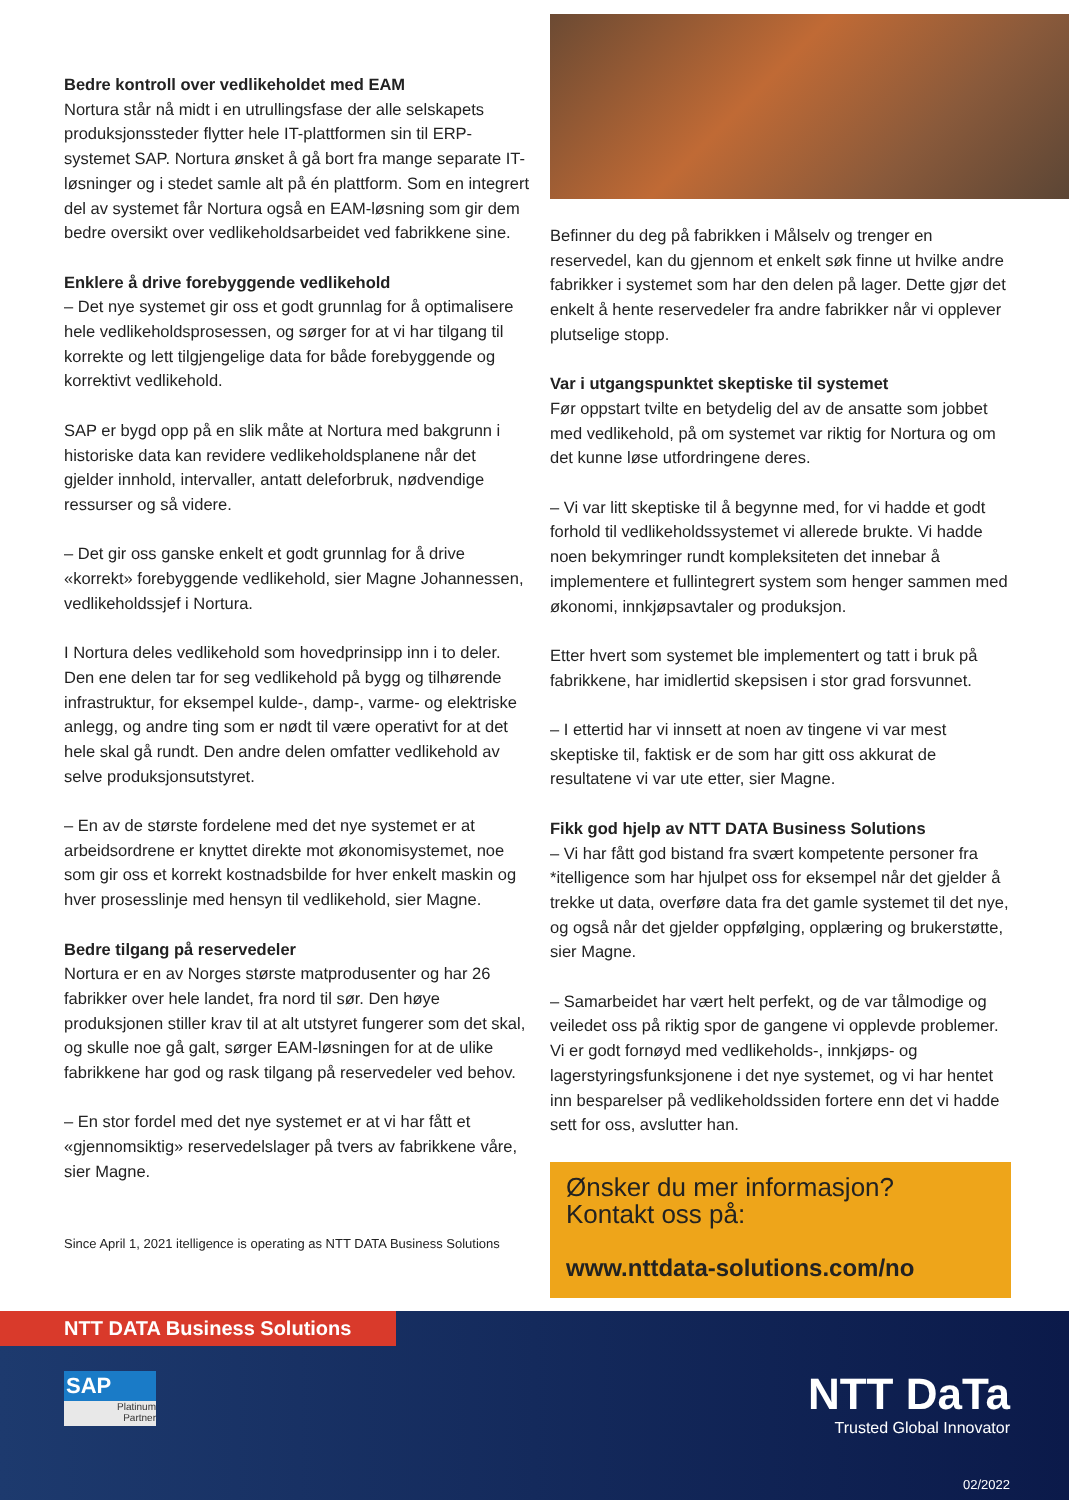Bedre kontroll over vedlikeholdet med EAM
Nortura står nå midt i en utrullingsfase der alle selskapets produksjonssteder flytter hele IT-plattformen sin til ERP-systemet SAP. Nortura ønsket å gå bort fra mange separate IT-løsninger og i stedet samle alt på én plattform. Som en integrert del av systemet får Nortura også en EAM-løsning som gir dem bedre oversikt over vedlikeholdsarbeidet ved fabrikkene sine.
Enklere å drive forebyggende vedlikehold
– Det nye systemet gir oss et godt grunnlag for å optimalisere hele vedlikeholdsprosessen, og sørger for at vi har tilgang til korrekte og lett tilgjengelige data for både forebyggende og korrektivt vedlikehold.
SAP er bygd opp på en slik måte at Nortura med bakgrunn i historiske data kan revidere vedlikeholdsplanene når det gjelder innhold, intervaller, antatt deleforbruk, nødvendige ressurser og så videre.
– Det gir oss ganske enkelt et godt grunnlag for å drive «korrekt» forebyggende vedlikehold, sier Magne Johannessen, vedlikeholdssjef i Nortura.
I Nortura deles vedlikehold som hovedprinsipp inn i to deler. Den ene delen tar for seg vedlikehold på bygg og tilhørende infrastruktur, for eksempel kulde-, damp-, varme- og elektriske anlegg, og andre ting som er nødt til være operativt for at det hele skal gå rundt. Den andre delen omfatter vedlikehold av selve produksjonsutstyret.
– En av de største fordelene med det nye systemet er at arbeidsordrene er knyttet direkte mot økonomisystemet, noe som gir oss et korrekt kostnadsbilde for hver enkelt maskin og hver prosesslinje med hensyn til vedlikehold, sier Magne.
Bedre tilgang på reservedeler
Nortura er en av Norges største matprodusenter og har 26 fabrikker over hele landet, fra nord til sør. Den høye produksjonen stiller krav til at alt utstyret fungerer som det skal, og skulle noe gå galt, sørger EAM-løsningen for at de ulike fabrikkene har god og rask tilgang på reservedeler ved behov.
– En stor fordel med det nye systemet er at vi har fått et «gjennomsiktig» reservedelslager på tvers av fabrikkene våre, sier Magne.
Since April 1, 2021 itelligence is operating as NTT DATA Business Solutions
Befinner du deg på fabrikken i Målselv og trenger en reservedel, kan du gjennom et enkelt søk finne ut hvilke andre fabrikker i systemet som har den delen på lager. Dette gjør det enkelt å hente reservedeler fra andre fabrikker når vi opplever plutselige stopp.
Var i utgangspunktet skeptiske til systemet
Før oppstart tvilte en betydelig del av de ansatte som jobbet med vedlikehold, på om systemet var riktig for Nortura og om det kunne løse utfordringene deres.
– Vi var litt skeptiske til å begynne med, for vi hadde et godt forhold til vedlikeholdssystemet vi allerede brukte. Vi hadde noen bekymringer rundt kompleksiteten det innebar å implementere et fullintegrert system som henger sammen med økonomi, innkjøpsavtaler og produksjon.
Etter hvert som systemet ble implementert og tatt i bruk på fabrikkene, har imidlertid skepsisen i stor grad forsvunnet.
– I ettertid har vi innsett at noen av tingene vi var mest skeptiske til, faktisk er de som har gitt oss akkurat de resultatene vi var ute etter, sier Magne.
Fikk god hjelp av NTT DATA Business Solutions
– Vi har fått god bistand fra svært kompetente personer fra *itelligence som har hjulpet oss for eksempel når det gjelder å trekke ut data, overføre data fra det gamle systemet til det nye, og også når det gjelder oppfølging, opplæring og brukerstøtte, sier Magne.
– Samarbeidet har vært helt perfekt, og de var tålmodige og veiledet oss på riktig spor de gangene vi opplevde problemer. Vi er godt fornøyd med vedlikeholds-, innkjøps- og lagerstyringsfunksjonene i det nye systemet, og vi har hentet inn besparelser på vedlikeholdssiden fortere enn det vi hadde sett for oss, avslutter han.
Ønsker du mer informasjon?
Kontakt oss på:
www.nttdata-solutions.com/no
NTT DATA Business Solutions
SAP
Platinum
Partner
NTT DaTa
Trusted Global Innovator
02/2022